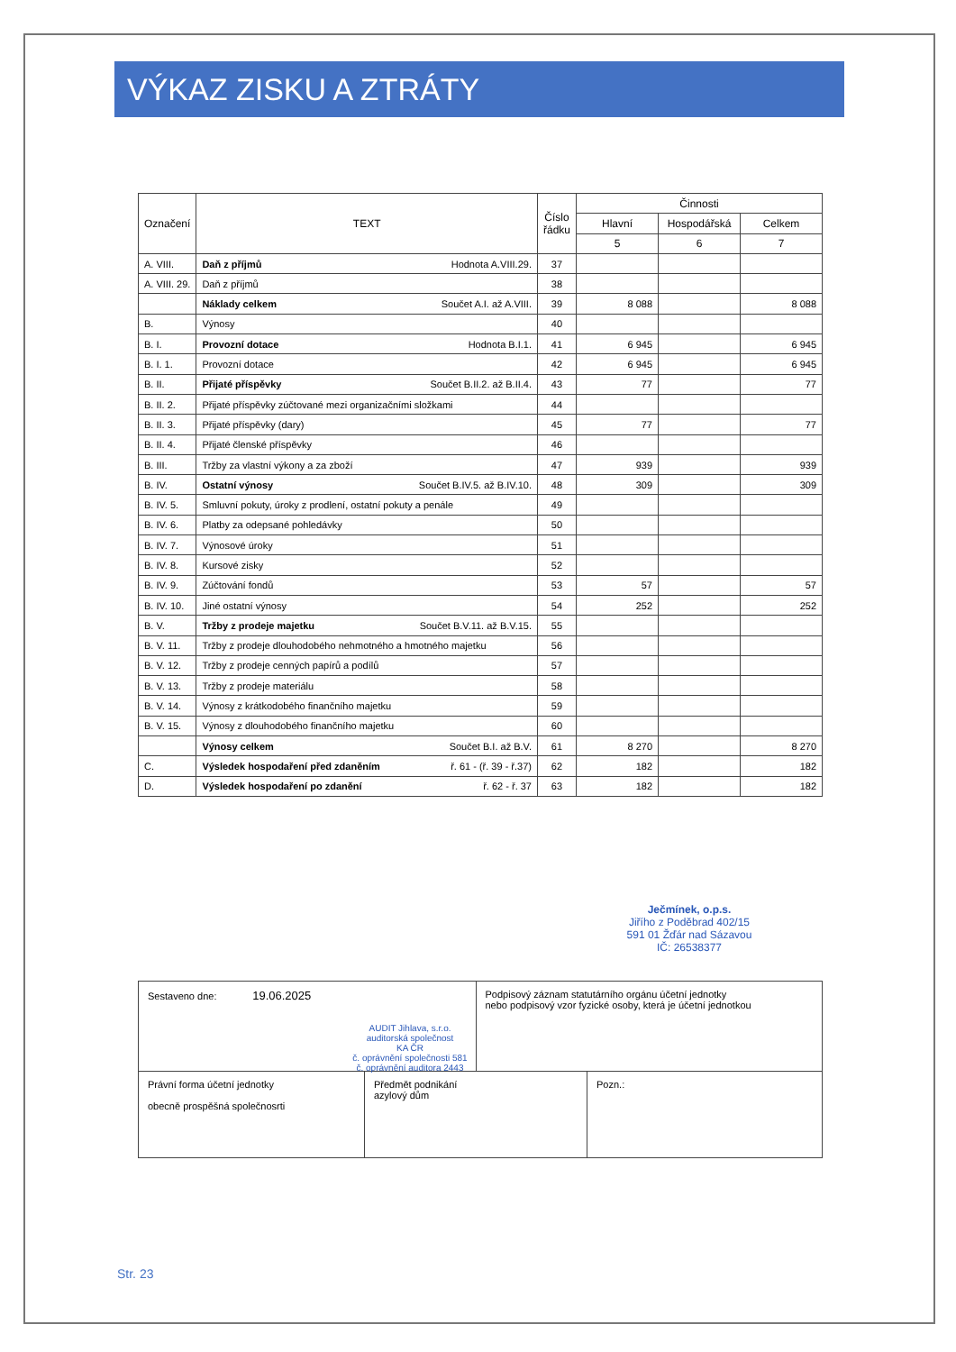VÝKAZ ZISKU A ZTRÁTY
| Označení | TEXT | Číslo řádku | Činnosti | | |
| --- | --- | --- | --- | --- | --- |
| | | | Hlavní | Hospodářská | Celkem |
| | | | 5 | 6 | 7 |
| A. VIII. | Daň z příjmů Hodnota A.VIII.29. | 37 | | | |
| A. VIII. 29. | Daň z příjmů | 38 | | | |
| | Náklady celkem Součet A.I. až A.VIII. | 39 | 8 088 | | 8 088 |
| B. | Výnosy | 40 | | | |
| B. I. | Provozní dotace Hodnota B.I.1. | 41 | 6 945 | | 6 945 |
| B. I. 1. | Provozní dotace | 42 | 6 945 | | 6 945 |
| B. II. | Přijaté příspěvky Součet B.II.2. až B.II.4. | 43 | 77 | | 77 |
| B. II. 2. | Přijaté příspěvky zúčtované mezi organizačními složkami | 44 | | | |
| B. II. 3. | Přijaté příspěvky (dary) | 45 | 77 | | 77 |
| B. II. 4. | Přijaté členské příspěvky | 46 | | | |
| B. III. | Tržby za vlastní výkony a za zboží | 47 | 939 | | 939 |
| B. IV. | Ostatní výnosy Součet B.IV.5. až B.IV.10. | 48 | 309 | | 309 |
| B. IV. 5. | Smluvní pokuty, úroky z prodlení, ostatní pokuty a penále | 49 | | | |
| B. IV. 6. | Platby za odepsané pohledávky | 50 | | | |
| B. IV. 7. | Výnosové úroky | 51 | | | |
| B. IV. 8. | Kursové zisky | 52 | | | |
| B. IV. 9. | Zúčtování fondů | 53 | 57 | | 57 |
| B. IV. 10. | Jiné ostatní výnosy | 54 | 252 | | 252 |
| B. V. | Tržby z prodeje majetku Součet B.V.11. až B.V.15. | 55 | | | |
| B. V. 11. | Tržby z prodeje dlouhodobého nehmotného a hmotného majetku | 56 | | | |
| B. V. 12. | Tržby z prodeje cenných papírů a podílů | 57 | | | |
| B. V. 13. | Tržby z prodeje materiálu | 58 | | | |
| B. V. 14. | Výnosy z krátkodobého finančního majetku | 59 | | | |
| B. V. 15. | Výnosy z dlouhodobého finančního majetku | 60 | | | |
| | Výnosy celkem Součet B.I. až B.V. | 61 | 8 270 | | 8 270 |
| C. | Výsledek hospodaření před zdaněním ř. 61 - (ř. 39 - ř.37) | 62 | 182 | | 182 |
| D. | Výsledek hospodaření po zdanění ř. 62 - ř. 37 | 63 | 182 | | 182 |
Ječmínek, o.p.s.
Jiřího z Poděbrad 402/15
591 01 Žďár nad Sázavou
IČ: 26538377
| Sestaveno dne: 19.06.2025 | | Podpisový záznam statutárního orgánu účetní jednotky nebo podpisový vzor fyzické osoby, která je účetní jednotkou | |
| Právní forma účetní jednotky obecně prospěšná společnosrti | Předmět podnikání azylový dům | | Pozn.: |
AUDIT Jihlava, s.r.o.
auditorská společnost
KA ČR
č. oprávnění společnosti 581
č. oprávnění auditora 2443
Str. 23